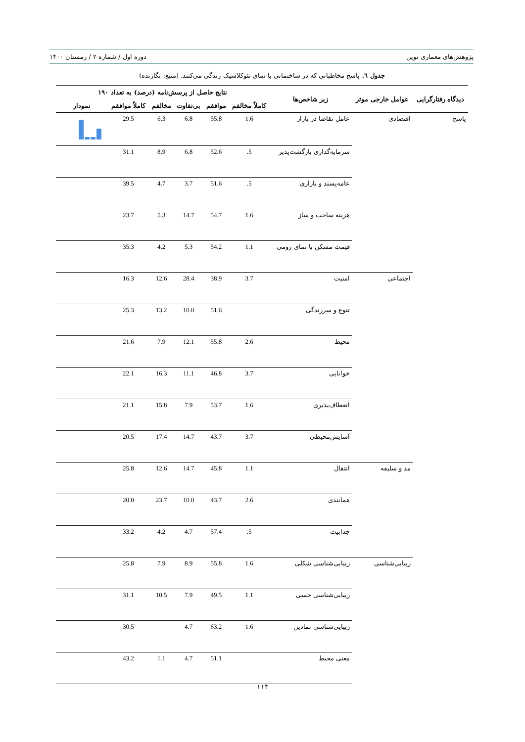پژوهش‌های معماری نوین دوره اول / شماره ۲ / زمستان ۱۴۰۰
جدول ٦. پاسخ مخاطبانی که در ساختمانی با نمای نئوکلاسیک زندگی می‌کنند. (منبع: نگارنده)
| دیدگاه رفتارگرایی | عوامل خارجی موثر | زیر شاخص‌ها | نتایج حاصل از پرسش‌نامه (درصد) به تعداد ۱۹۰ | | | | | |
| --- | --- | --- | --- | --- | --- | --- | --- | --- |
| | | | کاملاً مخالفم | موافقم | بی‌تفاوت | مخالفم | کاملاً موافقم | نمودار |
| پاسخ | اقتصادی | عامل تقاضا در بازار | 1.6 | 55.8 | 6.8 | 6.3 | 29.5 | |
| | | سرمایه‌گذاری بازگشت‌پذیر | .5 | 52.6 | 6.8 | 8.9 | 31.1 | |
| | | عامه‌پسند و بازاری | .5 | 51.6 | 3.7 | 4.7 | 39.5 | |
| | | هزینه ساخت و ساز | 1.6 | 54.7 | 14.7 | 5.3 | 23.7 | |
| | | قیمت مسکن با نمای رومی | 1.1 | 54.2 | 5.3 | 4.2 | 35.3 | |
| | اجتماعی | امنیت | 3.7 | 38.9 | 28.4 | 12.6 | 16.3 | |
| | | تنوع و سرزندگی | | 51.6 | 10.0 | 13.2 | 25.3 | |
| | | محیط | 2.6 | 55.8 | 12.1 | 7.9 | 21.6 | |
| | | خوانایی | 3.7 | 46.8 | 11.1 | 16.3 | 22.1 | |
| | | انعطاف‌پذیری | 1.6 | 53.7 | 7.9 | 15.8 | 21.1 | |
| | | آسایش‌محیطی | 3.7 | 43.7 | 14.7 | 17.4 | 20.5 | |
| | مد و سلیقه | انتقال | 1.1 | 45.8 | 14.7 | 12.6 | 25.8 | |
| | | همانندی | 2.6 | 43.7 | 10.0 | 23.7 | 20.0 | |
| | | جذابیت | .5 | 57.4 | 4.7 | 4.2 | 33.2 | |
| | زیبایی‌شناسی | زیبایی‌شناسی شکلی | 1.6 | 55.8 | 8.9 | 7.9 | 25.8 | |
| | | زیبایی‌شناسی حسی | 1.1 | 49.5 | 7.9 | 10.5 | 31.1 | |
| | | زیبایی‌شناسی نمادین | 1.6 | 63.2 | 4.7 | | 30.5 | |
| | | معنی محیط | | 51.1 | 4.7 | 1.1 | 43.2 | |
۱۱۳